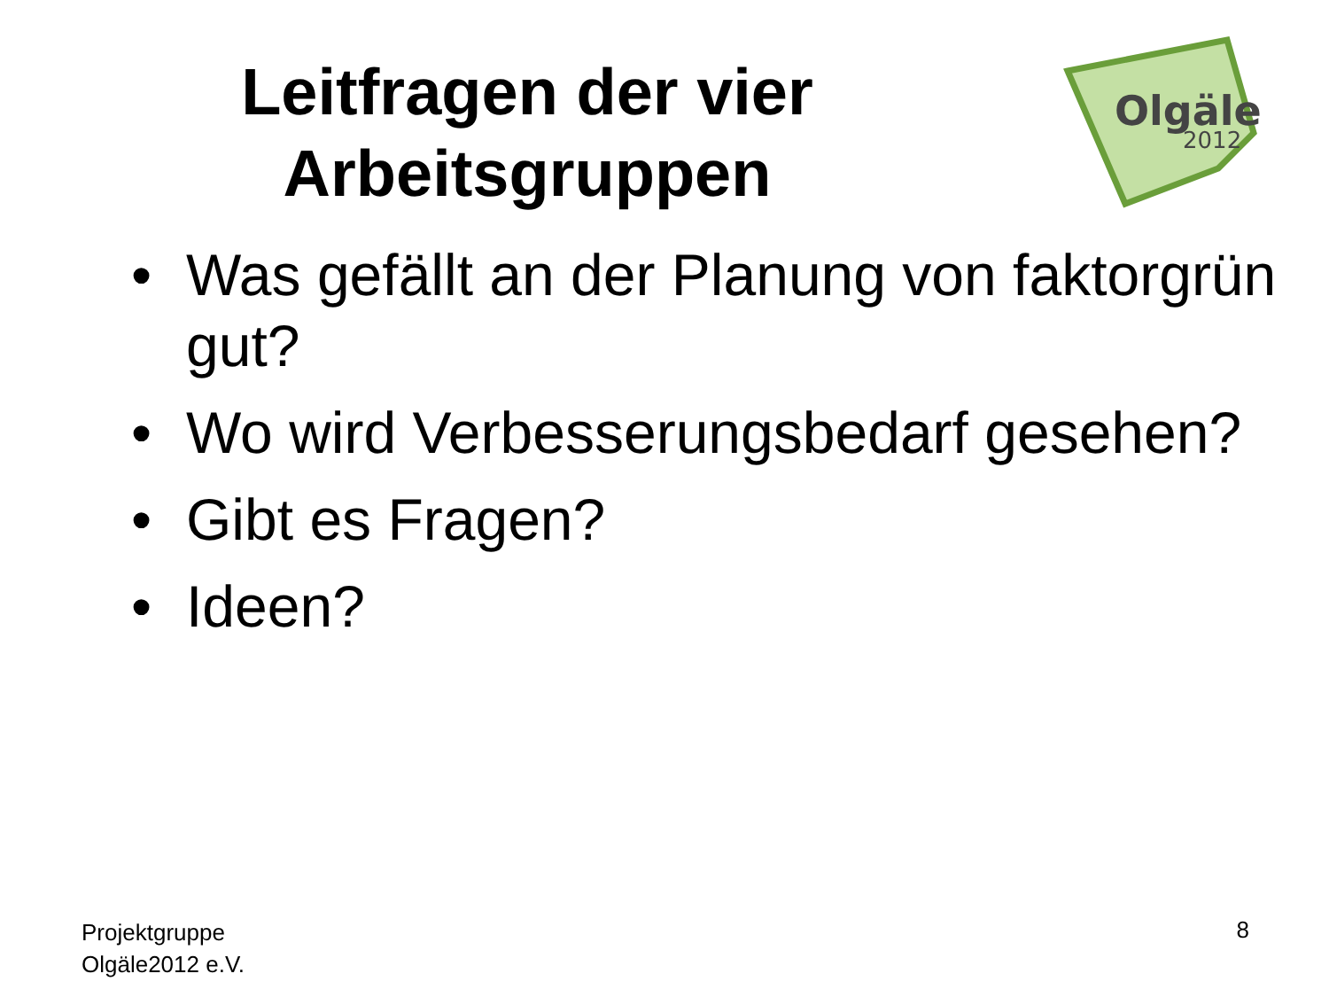Leitfragen der vier
Arbeitsgruppen
Olgäle
2012
• Was gefällt an der Planung von faktorgrün gut?
• Wo wird Verbesserungsbedarf gesehen?
• Gibt es Fragen?
• Ideen?
Projektgruppe
Olgäle2012 e.V.
8